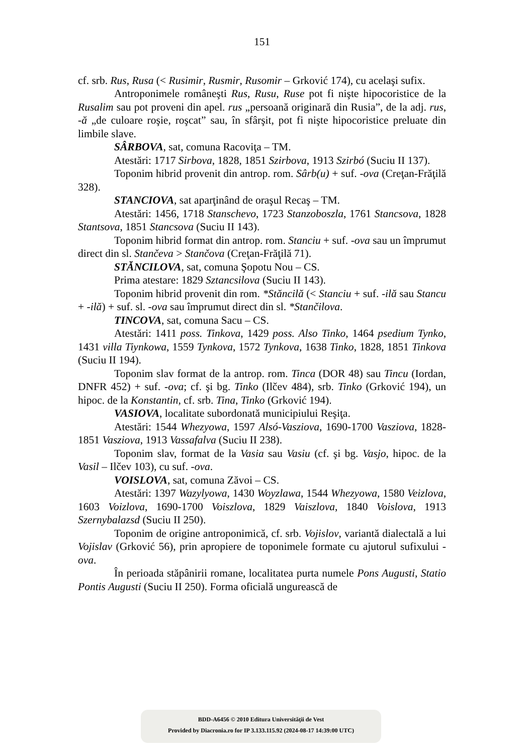151
cf. srb. Rus, Rusa (< Rusimir, Rusmir, Rusomir – Grković 174), cu acelaşi sufix.
Antroponimele româneşti Rus, Rusu, Ruse pot fi nişte hipocoristice de la Rusalim sau pot proveni din apel. rus „persoană originară din Rusia”, de la adj. rus, -ă „de culoare roşie, roşcat” sau, în sfârşit, pot fi nişte hipocoristice preluate din limbile slave.
SÂRBOVA, sat, comuna Racoviţa – TM.
Atestări: 1717 Sirbova, 1828, 1851 Szirbova, 1913 Szirbó (Suciu II 137).
Toponim hibrid provenit din antrop. rom. Sârb(u) + suf. -ova (Creţan-Frăţilă 328).
STANCIOVA, sat aparţinând de oraşul Recaş – TM.
Atestări: 1456, 1718 Stanschevo, 1723 Stanzoboszla, 1761 Stancsova, 1828 Stantsova, 1851 Stancsova (Suciu II 143).
Toponim hibrid format din antrop. rom. Stanciu + suf. -ova sau un împrumut direct din sl. Stančeva > Stančova (Creţan-Frăţilă 71).
STĂNCILOVA, sat, comuna Şopotu Nou – CS.
Prima atestare: 1829 Sztancsilova (Suciu II 143).
Toponim hibrid provenit din rom. *Stăncilă (< Stanciu + suf. -ilă sau Stancu + -ilă) + suf. sl. -ova sau împrumut direct din sl. *Stančilova.
TINCOVA, sat, comuna Sacu – CS.
Atestări: 1411 poss. Tinkova, 1429 poss. Also Tinko, 1464 psedium Tynko, 1431 villa Tiynkowa, 1559 Tynkova, 1572 Tynkova, 1638 Tinko, 1828, 1851 Tinkova (Suciu II 194).
Toponim slav format de la antrop. rom. Tinca (DOR 48) sau Tincu (Iordan, DNFR 452) + suf. -ova; cf. şi bg. Tinko (Ilčev 484), srb. Tinko (Grković 194), un hipoc. de la Konstantin, cf. srb. Tina, Tinko (Grković 194).
VASIOVA, localitate subordonată municipiului Reşiţa.
Atestări: 1544 Whezyowa, 1597 Alsó-Vasziova, 1690-1700 Vasziova, 1828-1851 Vasziova, 1913 Vassafalva (Suciu II 238).
Toponim slav, format de la Vasia sau Vasiu (cf. şi bg. Vasjo, hipoc. de la Vasil – Ilčev 103), cu suf. -ova.
VOISLOVA, sat, comuna Zăvoi – CS.
Atestări: 1397 Wazylyowa, 1430 Woyzlawa, 1544 Whezyowa, 1580 Veizlova, 1603 Voizlova, 1690-1700 Voiszlova, 1829 Vaiszlova, 1840 Voislova, 1913 Szernybalazsd (Suciu II 250).
Toponim de origine antroponimică, cf. srb. Vojislov, variantă dialectală a lui Vojislav (Grković 56), prin apropiere de toponimele formate cu ajutorul sufixului -ova.
În perioada stăpânirii romane, localitatea purta numele Pons Augusti, Statio Pontis Augusti (Suciu II 250). Forma oficială ungurească de
BDD-A6456 © 2010 Editura Universităţii de Vest
Provided by Diacronia.ro for IP 3.133.115.92 (2024-08-17 14:39:00 UTC)